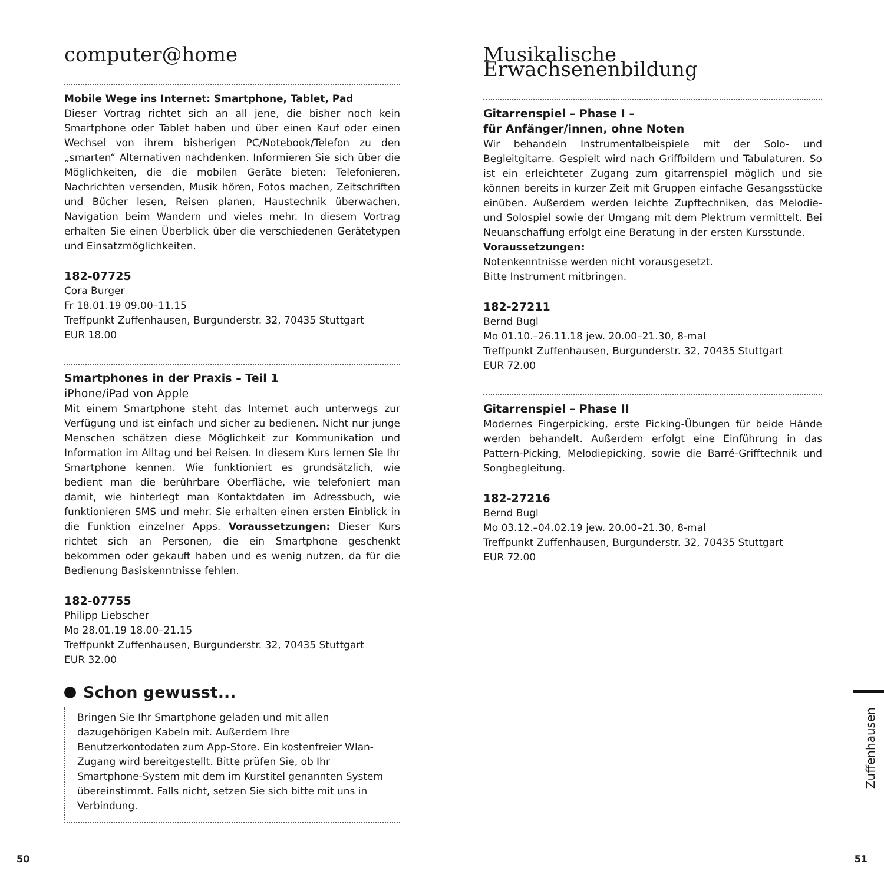computer@home
Mobile Wege ins Internet: Smartphone, Tablet, Pad
Dieser Vortrag richtet sich an all jene, die bisher noch kein Smartphone oder Tablet haben und über einen Kauf oder einen Wechsel von ihrem bisherigen PC/Notebook/Telefon zu den „smarten“ Alternativen nachdenken. Informieren Sie sich über die Möglichkeiten, die die mobilen Geräte bieten: Telefonieren, Nachrichten versenden, Musik hören, Fotos machen, Zeitschriften und Bücher lesen, Reisen planen, Haustechnik überwachen, Navigation beim Wandern und vieles mehr. In diesem Vortrag erhalten Sie einen Überblick über die verschiedenen Gerätetypen und Einsatzmöglichkeiten.
182-07725
Cora Burger
Fr 18.01.19 09.00–11.15
Treffpunkt Zuffenhausen, Burgunderstr. 32, 70435 Stuttgart
EUR 18.00
Smartphones in der Praxis – Teil 1
iPhone/iPad von Apple
Mit einem Smartphone steht das Internet auch unterwegs zur Verfügung und ist einfach und sicher zu bedienen. Nicht nur junge Menschen schätzen diese Möglichkeit zur Kommunikation und Information im Alltag und bei Reisen. In diesem Kurs lernen Sie Ihr Smartphone kennen. Wie funktioniert es grundsätzlich, wie bedient man die berührbare Oberfläche, wie telefoniert man damit, wie hinterlegt man Kontaktdaten im Adressbuch, wie funktionieren SMS und mehr. Sie erhalten einen ersten Einblick in die Funktion einzelner Apps. Voraussetzungen: Dieser Kurs richtet sich an Personen, die ein Smartphone geschenkt bekommen oder gekauft haben und es wenig nutzen, da für die Bedienung Basiskenntnisse fehlen.
182-07755
Philipp Liebscher
Mo 28.01.19 18.00–21.15
Treffpunkt Zuffenhausen, Burgunderstr. 32, 70435 Stuttgart
EUR 32.00
Schon gewusst...
Bringen Sie Ihr Smartphone geladen und mit allen dazugehörigen Kabeln mit. Außerdem Ihre Benutzerkontodaten zum App-Store. Ein kostenfreier Wlan-Zugang wird bereitgestellt. Bitte prüfen Sie, ob Ihr Smartphone-System mit dem im Kurstitel genannten System übereinstimmt. Falls nicht, setzen Sie sich bitte mit uns in Verbindung.
Musikalische Erwachsenenbildung
Gitarrenspiel – Phase I –
für Anfänger/innen, ohne Noten
Wir behandeln Instrumentalbeispiele mit der Solo- und Begleitgitarre. Gespielt wird nach Griffbildern und Tabulaturen. So ist ein erleichteter Zugang zum gitarrenspiel möglich und sie können bereits in kurzer Zeit mit Gruppen einfache Gesangsstücke einüben. Außerdem werden leichte Zupftechniken, das Melodie- und Solospiel sowie der Umgang mit dem Plektrum vermittelt. Bei Neuanschaffung erfolgt eine Beratung in der ersten Kursstunde.
Voraussetzungen:
Notenkenntnisse werden nicht vorausgesetzt.
Bitte Instrument mitbringen.
182-27211
Bernd Bugl
Mo 01.10.–26.11.18 jew. 20.00–21.30, 8-mal
Treffpunkt Zuffenhausen, Burgunderstr. 32, 70435 Stuttgart
EUR 72.00
Gitarrenspiel – Phase II
Modernes Fingerpicking, erste Picking-Übungen für beide Hände werden behandelt. Außerdem erfolgt eine Einführung in das Pattern-Picking, Melodiepicking, sowie die Barré-Grifftechnik und Songbegleitung.
182-27216
Bernd Bugl
Mo 03.12.–04.02.19 jew. 20.00–21.30, 8-mal
Treffpunkt Zuffenhausen, Burgunderstr. 32, 70435 Stuttgart
EUR 72.00
Zuffenhausen
50 51